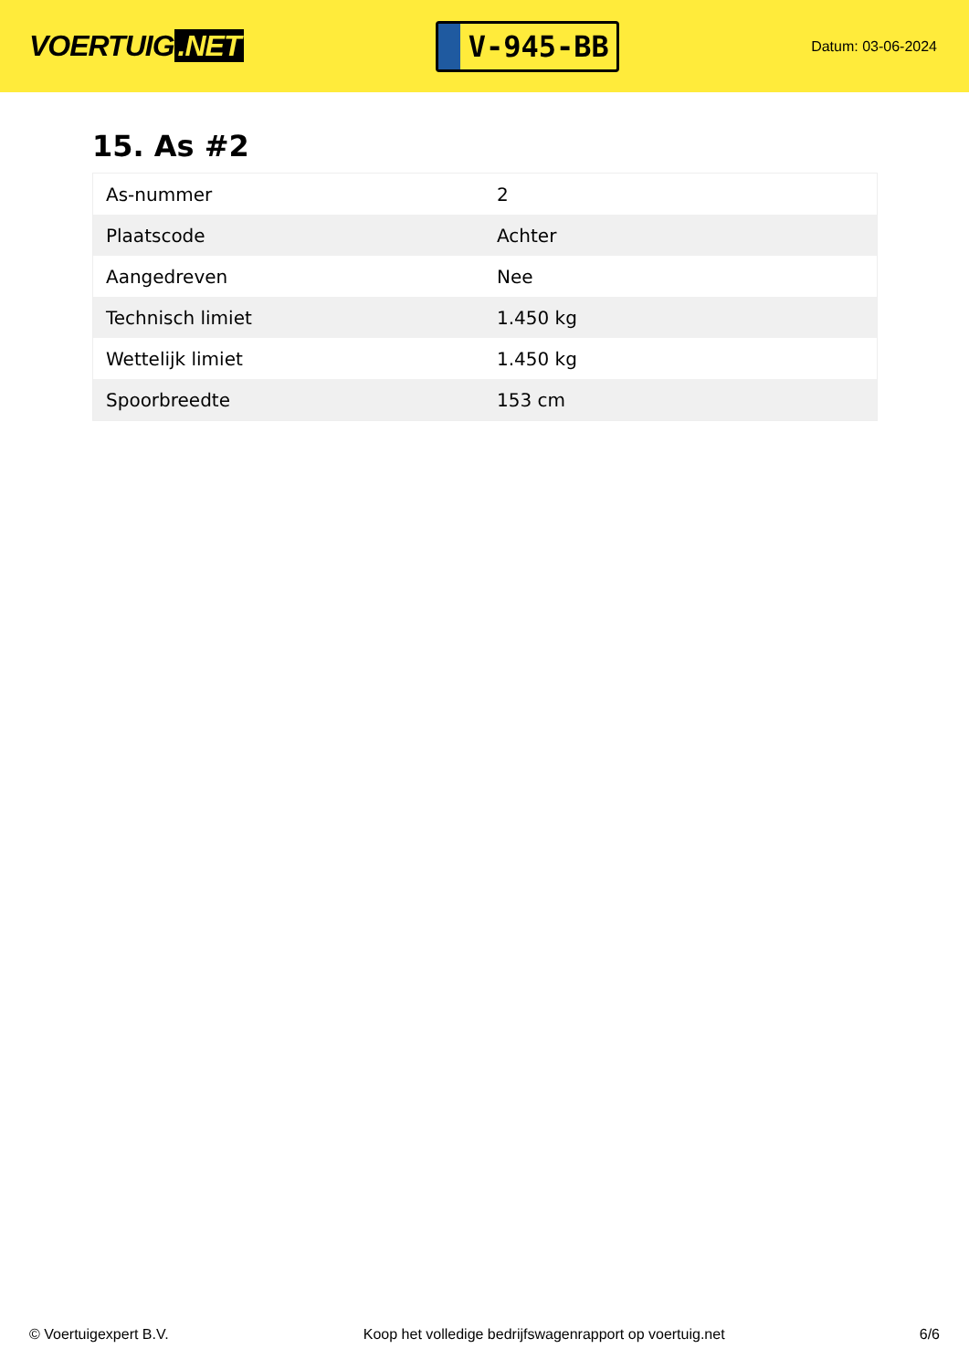VOERTUIG.NET
V-945-BB
Datum: 03-06-2024
15. As #2
| As-nummer | 2 |
| Plaatscode | Achter |
| Aangedreven | Nee |
| Technisch limiet | 1.450 kg |
| Wettelijk limiet | 1.450 kg |
| Spoorbreedte | 153 cm |
© Voertuigexpert B.V. Koop het volledige bedrijfswagenrapport op voertuig.net 6/6